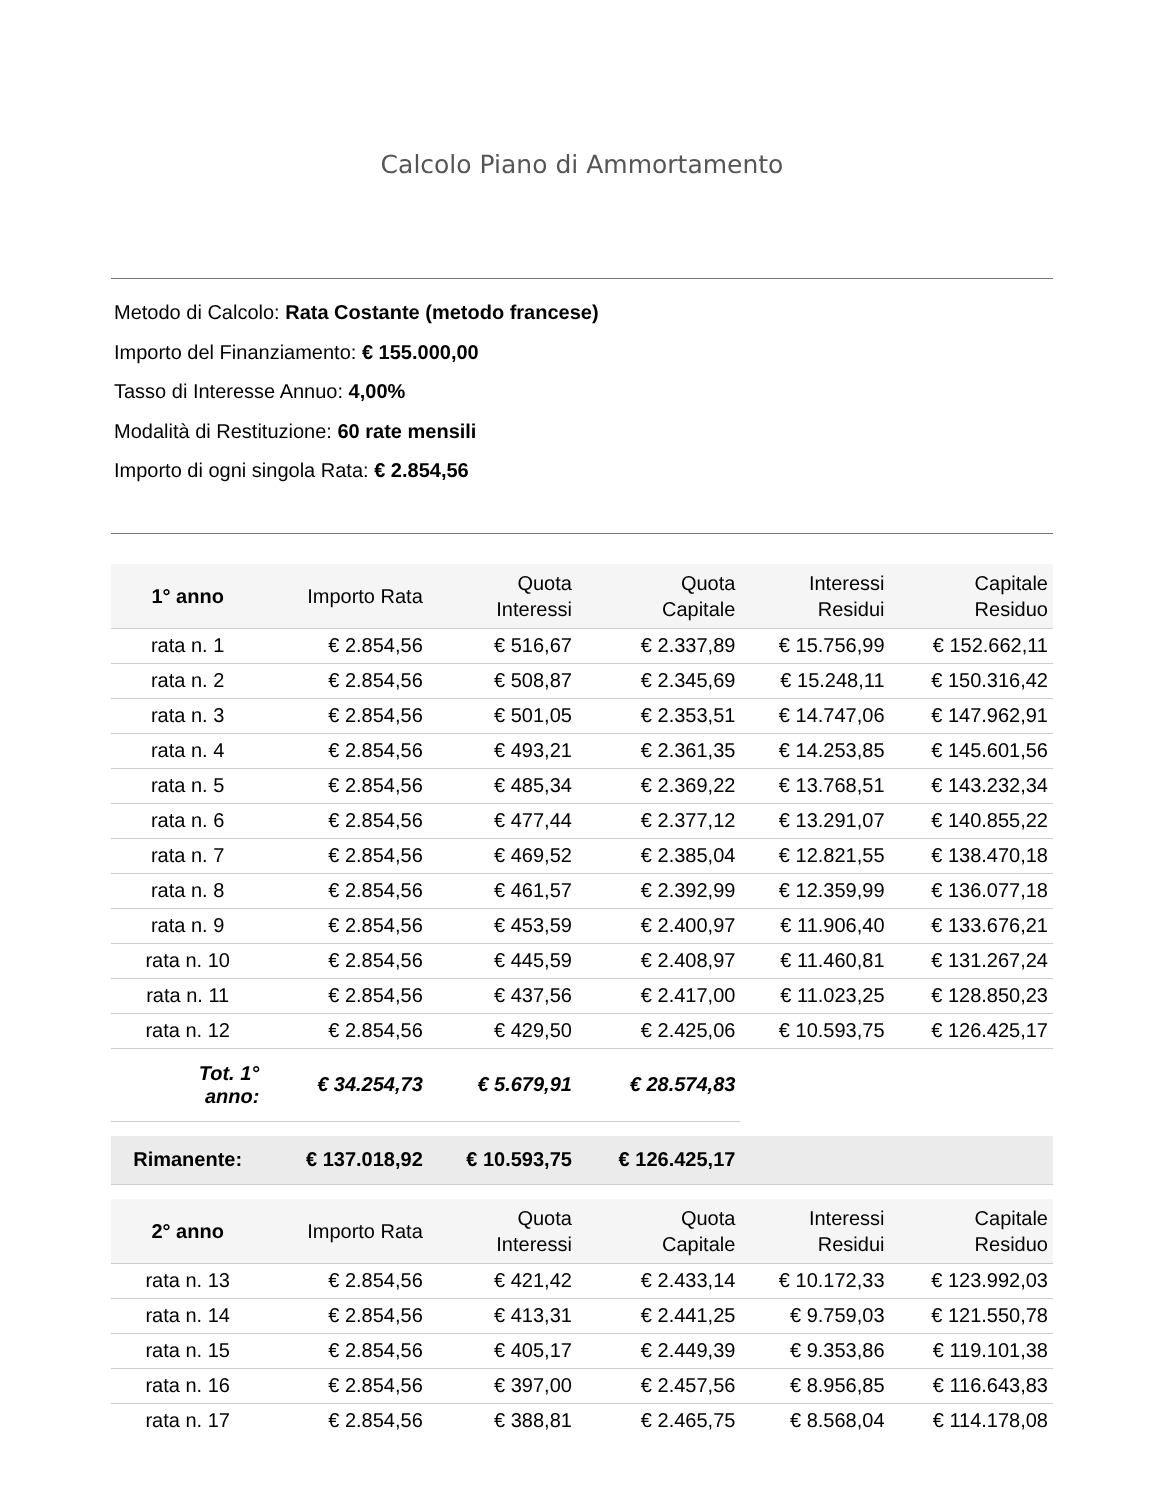Calcolo Piano di Ammortamento
Metodo di Calcolo: Rata Costante (metodo francese)
Importo del Finanziamento: € 155.000,00
Tasso di Interesse Annuo: 4,00%
Modalità di Restituzione: 60 rate mensili
Importo di ogni singola Rata: € 2.854,56
| 1° anno | Importo Rata | Quota Interessi | Quota Capitale | Interessi Residui | Capitale Residuo |
| --- | --- | --- | --- | --- | --- |
| rata n. 1 | € 2.854,56 | € 516,67 | € 2.337,89 | € 15.756,99 | € 152.662,11 |
| rata n. 2 | € 2.854,56 | € 508,87 | € 2.345,69 | € 15.248,11 | € 150.316,42 |
| rata n. 3 | € 2.854,56 | € 501,05 | € 2.353,51 | € 14.747,06 | € 147.962,91 |
| rata n. 4 | € 2.854,56 | € 493,21 | € 2.361,35 | € 14.253,85 | € 145.601,56 |
| rata n. 5 | € 2.854,56 | € 485,34 | € 2.369,22 | € 13.768,51 | € 143.232,34 |
| rata n. 6 | € 2.854,56 | € 477,44 | € 2.377,12 | € 13.291,07 | € 140.855,22 |
| rata n. 7 | € 2.854,56 | € 469,52 | € 2.385,04 | € 12.821,55 | € 138.470,18 |
| rata n. 8 | € 2.854,56 | € 461,57 | € 2.392,99 | € 12.359,99 | € 136.077,18 |
| rata n. 9 | € 2.854,56 | € 453,59 | € 2.400,97 | € 11.906,40 | € 133.676,21 |
| rata n. 10 | € 2.854,56 | € 445,59 | € 2.408,97 | € 11.460,81 | € 131.267,24 |
| rata n. 11 | € 2.854,56 | € 437,56 | € 2.417,00 | € 11.023,25 | € 128.850,23 |
| rata n. 12 | € 2.854,56 | € 429,50 | € 2.425,06 | € 10.593,75 | € 126.425,17 |
| Tot. 1° anno: | € 34.254,73 | € 5.679,91 | € 28.574,83 | | |
| Rimanente: | € 137.018,92 | € 10.593,75 | € 126.425,17 | | |
| 2° anno | Importo Rata | Quota Interessi | Quota Capitale | Interessi Residui | Capitale Residuo |
| rata n. 13 | € 2.854,56 | € 421,42 | € 2.433,14 | € 10.172,33 | € 123.992,03 |
| rata n. 14 | € 2.854,56 | € 413,31 | € 2.441,25 | € 9.759,03 | € 121.550,78 |
| rata n. 15 | € 2.854,56 | € 405,17 | € 2.449,39 | € 9.353,86 | € 119.101,38 |
| rata n. 16 | € 2.854,56 | € 397,00 | € 2.457,56 | € 8.956,85 | € 116.643,83 |
| rata n. 17 | € 2.854,56 | € 388,81 | € 2.465,75 | € 8.568,04 | € 114.178,08 |